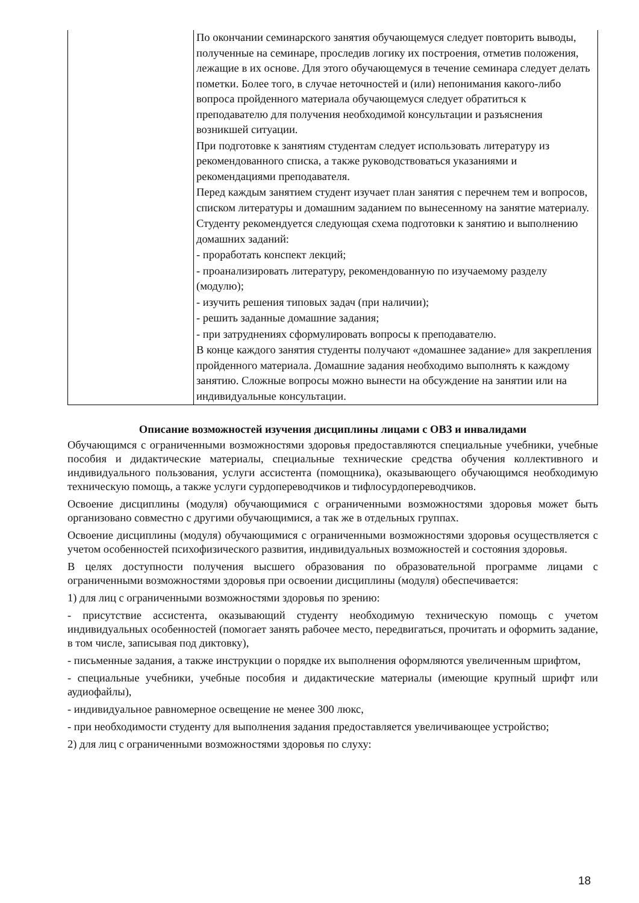| | По окончании семинарского занятия обучающемуся следует повторить выводы, полученные на семинаре, проследив логику их построения, отметив положения, лежащие в их основе. Для этого обучающемуся в течение семинара следует делать пометки. Более того, в случае неточностей и (или) непонимания какого-либо вопроса пройденного материала обучающемуся следует обратиться к преподавателю для получения необходимой консультации и разъяснения возникшей ситуации. При подготовке к занятиям студентам следует использовать литературу из рекомендованного списка, а также руководствоваться указаниями и рекомендациями преподавателя. Перед каждым занятием студент изучает план занятия с перечнем тем и вопросов, списком литературы и домашним заданием по вынесенному на занятие материалу. Студенту рекомендуется следующая схема подготовки к занятию и выполнению домашних заданий: - проработать конспект лекций; - проанализировать литературу, рекомендованную по изучаемому разделу (модулю); - изучить решения типовых задач (при наличии); - решить заданные домашние задания; - при затруднениях сформулировать вопросы к преподавателю. В конце каждого занятия студенты получают «домашнее задание» для закрепления пройденного материала. Домашние задания необходимо выполнять к каждому занятию. Сложные вопросы можно вынести на обсуждение на занятии или на индивидуальные консультации. |
Описание возможностей изучения дисциплины лицами с ОВЗ и инвалидами
Обучающимся с ограниченными возможностями здоровья предоставляются специальные учебники, учебные пособия и дидактические материалы, специальные технические средства обучения коллективного и индивидуального пользования, услуги ассистента (помощника), оказывающего обучающимся необходимую техническую помощь, а также услуги сурдопереводчиков и тифлосурдопереводчиков.
Освоение дисциплины (модуля) обучающимися с ограниченными возможностями здоровья может быть организовано совместно с другими обучающимися, а так же в отдельных группах.
Освоение дисциплины (модуля) обучающимися с ограниченными возможностями здоровья осуществляется с учетом особенностей психофизического развития, индивидуальных возможностей и состояния здоровья.
В целях доступности получения высшего образования по образовательной программе лицами с ограниченными возможностями здоровья при освоении дисциплины (модуля) обеспечивается:
1) для лиц с ограниченными возможностями здоровья по зрению:
- присутствие ассистента, оказывающий студенту необходимую техническую помощь с учетом индивидуальных особенностей (помогает занять рабочее место, передвигаться, прочитать и оформить задание, в том числе, записывая под диктовку),
- письменные задания, а также инструкции о порядке их выполнения оформляются увеличенным шрифтом,
- специальные учебники, учебные пособия и дидактические материалы (имеющие крупный шрифт или аудиофайлы),
- индивидуальное равномерное освещение не менее 300 люкс,
- при необходимости студенту для выполнения задания предоставляется увеличивающее устройство;
2) для лиц с ограниченными возможностями здоровья по слуху:
18